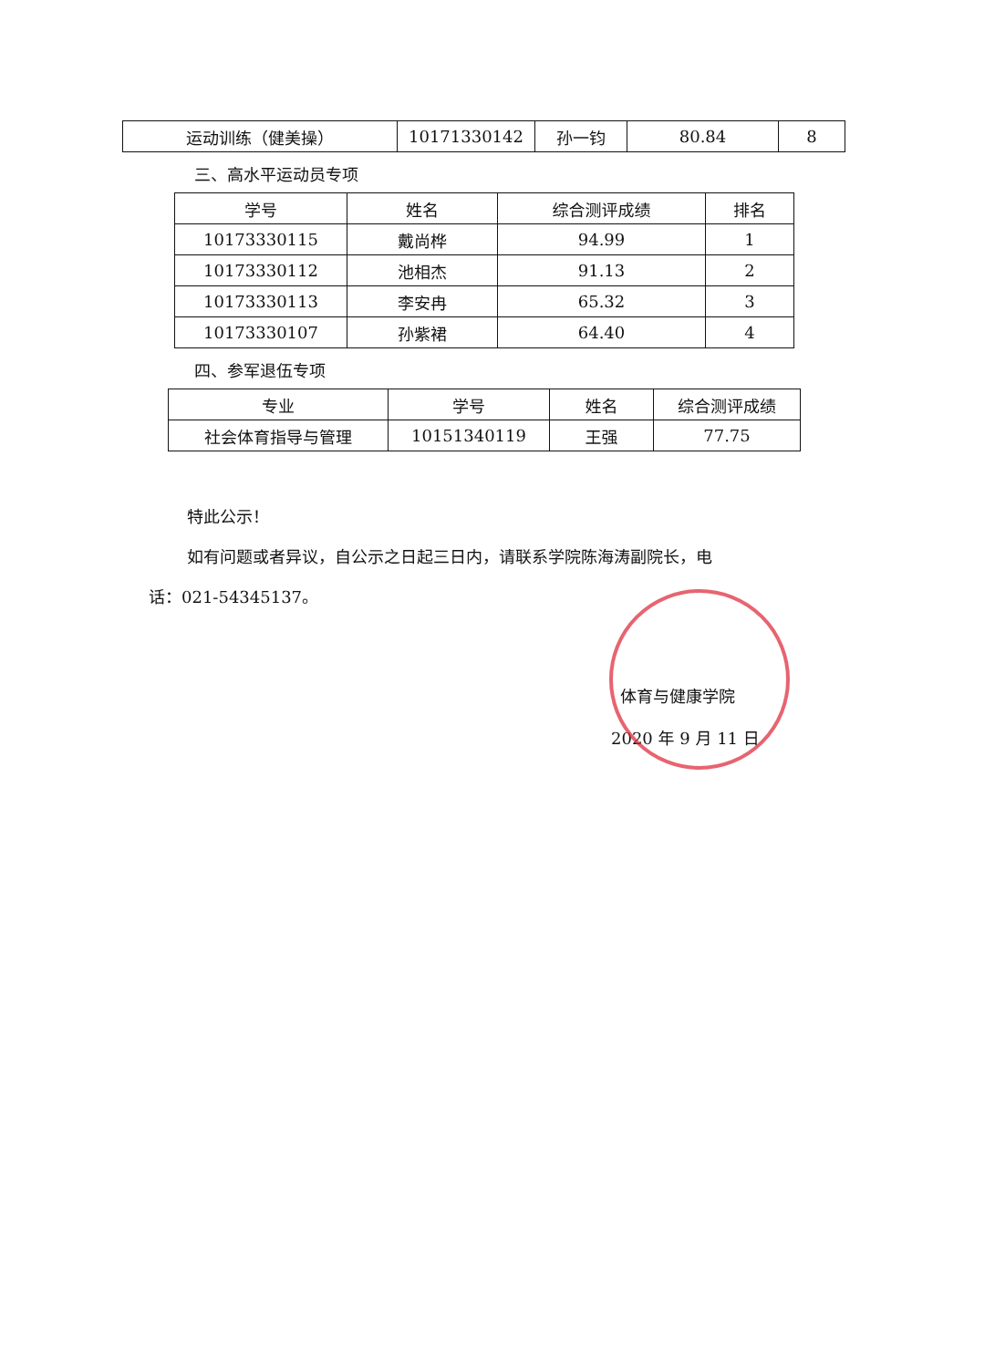| 运动训练（健美操） | 10171330142 | 孙一钧 | 80.84 | 8 |
三、高水平运动员专项
| 学号 | 姓名 | 综合测评成绩 | 排名 |
| --- | --- | --- | --- |
| 10173330115 | 戴尚桦 | 94.99 | 1 |
| 10173330112 | 池相杰 | 91.13 | 2 |
| 10173330113 | 李安冉 | 65.32 | 3 |
| 10173330107 | 孙紫裙 | 64.40 | 4 |
四、参军退伍专项
| 专业 | 学号 | 姓名 | 综合测评成绩 |
| --- | --- | --- | --- |
| 社会体育指导与管理 | 10151340119 | 王强 | 77.75 |
特此公示！
如有问题或者异议，自公示之日起三日内，请联系学院陈海涛副院长，电
话：021-54345137。
体育与健康学院
2020 年 9 月 11 日